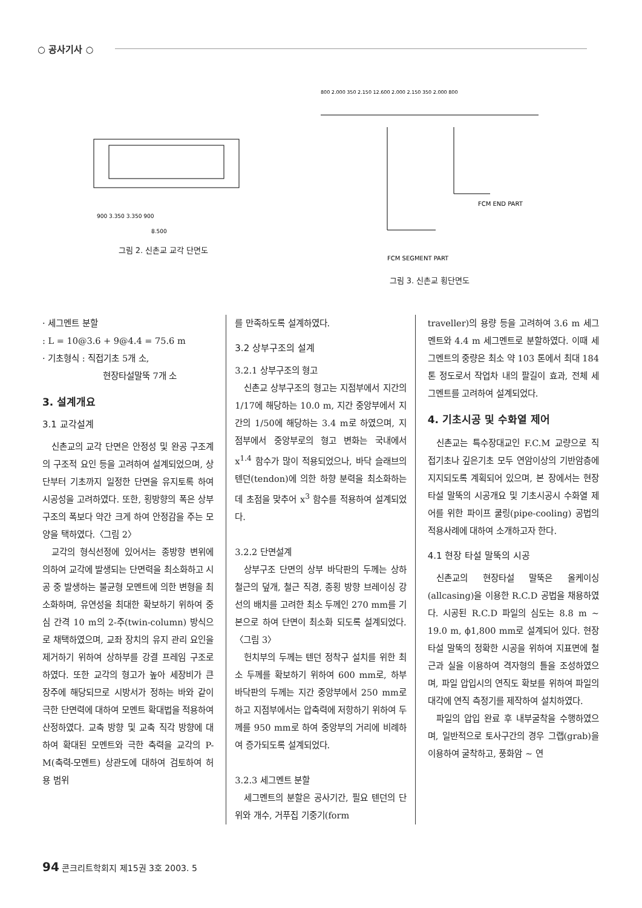○ 공사기사 ○
900 3.350 3.350 900
8.500
그림 2. 신촌교 교각 단면도
800 2.000 350 2.150 12.600 2.000 2.150 350 2.000 800
FCM END PART
FCM SEGMENT PART
그림 3. 신촌교 횡단면도
· 세그멘트 분할
: L = 10@3.6 + 9@4.4 = 75.6 m
· 기초형식 : 직접기초 5개 소,
현장타설말뚝 7개 소
3. 설계개요
3.1 교각설계
신촌교의 교각 단면은 안정성 및 완공 구조계의 구조적 요인 등을 고려하여 설계되었으며, 상단부터 기초까지 일정한 단면을 유지토록 하여 시공성을 고려하였다. 또한, 횡방향의 폭은 상부 구조의 폭보다 약간 크게 하여 안정감을 주는 모양을 택하였다.〈그림 2〉
교각의 형식선정에 있어서는 종방향 변위에 의하여 교각에 발생되는 단면력을 최소화하고 시공 중 발생하는 불균형 모멘트에 의한 변형을 최소화하며, 유연성을 최대한 확보하기 위하여 중심 간격 10 m의 2-주(twin-column) 방식으로 채택하였으며, 교좌 장치의 유지 관리 요인을 제거하기 위하여 상하부를 강결 프레임 구조로 하였다. 또한 교각의 형고가 높아 세장비가 큰 장주에 해당되므로 시방서가 정하는 바와 같이 극한 단면력에 대하여 모멘트 확대법을 적용하여 산정하였다. 교축 방향 및 교축 직각 방향에 대하여 확대된 모멘트와 극한 축력을 교각의 P-M(축력-모멘트) 상관도에 대하여 검토하여 허용 범위
를 만족하도록 설계하였다.
3.2 상부구조의 설계
3.2.1 상부구조의 형고
신촌교 상부구조의 형고는 지점부에서 지간의 1/17에 해당하는 10.0 m, 지간 중앙부에서 지간의 1/50에 해당하는 3.4 m로 하였으며, 지점부에서 중앙부로의 형고 변화는 국내에서 x<sup>1.4</sup> 함수가 많이 적용되었으나, 바닥 슬래브의 텐던(tendon)에 의한 하향 분력을 최소화하는 데 초점을 맞추어 x<sup>3</sup> 함수를 적용하여 설계되었다.
3.2.2 단면설계
상부구조 단면의 상부 바닥판의 두께는 상하 철근의 덮개, 철근 직경, 종횡 방향 브레이싱 강선의 배치를 고려한 최소 두께인 270 mm를 기본으로 하여 단면이 최소화 되도록 설계되었다.〈그림 3〉
헌치부의 두께는 텐던 정착구 설치를 위한 최소 두께를 확보하기 위하여 600 mm로, 하부 바닥판의 두께는 지간 중앙부에서 250 mm로 하고 지점부에서는 압축력에 저항하기 위하여 두께를 950 mm로 하여 중앙부의 거리에 비례하여 증가되도록 설계되었다.
3.2.3 세그멘트 분할
세그멘트의 분할은 공사기간, 필요 텐던의 단위와 개수, 거푸집 기중기(form
traveller)의 용량 등을 고려하여 3.6 m 세그멘트와 4.4 m 세그멘트로 분할하였다. 이때 세그멘트의 중량은 최소 약 103 톤에서 최대 184 톤 정도로서 작업차 내의 팔길이 효과, 전체 세그멘트를 고려하여 설계되었다.
4. 기초시공 및 수화열 제어
신촌교는 특수장대교인 F.C.M 교량으로 직접기초나 깊은기초 모두 연암이상의 기반암층에 지지되도록 계획되어 있으며, 본 장에서는 현장타설 말뚝의 시공개요 및 기초시공시 수화열 제어를 위한 파이프 쿨링(pipe-cooling) 공법의 적용사례에 대하여 소개하고자 한다.
4.1 현장 타설 말뚝의 시공
신촌교의 현장타설 말뚝은 올케이싱(allcasing)을 이용한 R.C.D 공법을 채용하였다. 시공된 R.C.D 파일의 심도는 8.8 m ~ 19.0 m, ϕ1,800 mm로 설계되어 있다. 현장타설 말뚝의 정확한 시공을 위하여 지표면에 철근과 실을 이용하여 격자형의 틀을 조성하였으며, 파일 압입시의 연직도 확보를 위하여 파일의 대각에 연직 측정기를 제작하여 설치하였다.
파일의 압입 완료 후 내부굴착을 수행하였으며, 일반적으로 토사구간의 경우 그랩(grab)을 이용하여 굴착하고, 풍화암 ~ 연
94 콘크리트학회지 제15권 3호 2003. 5